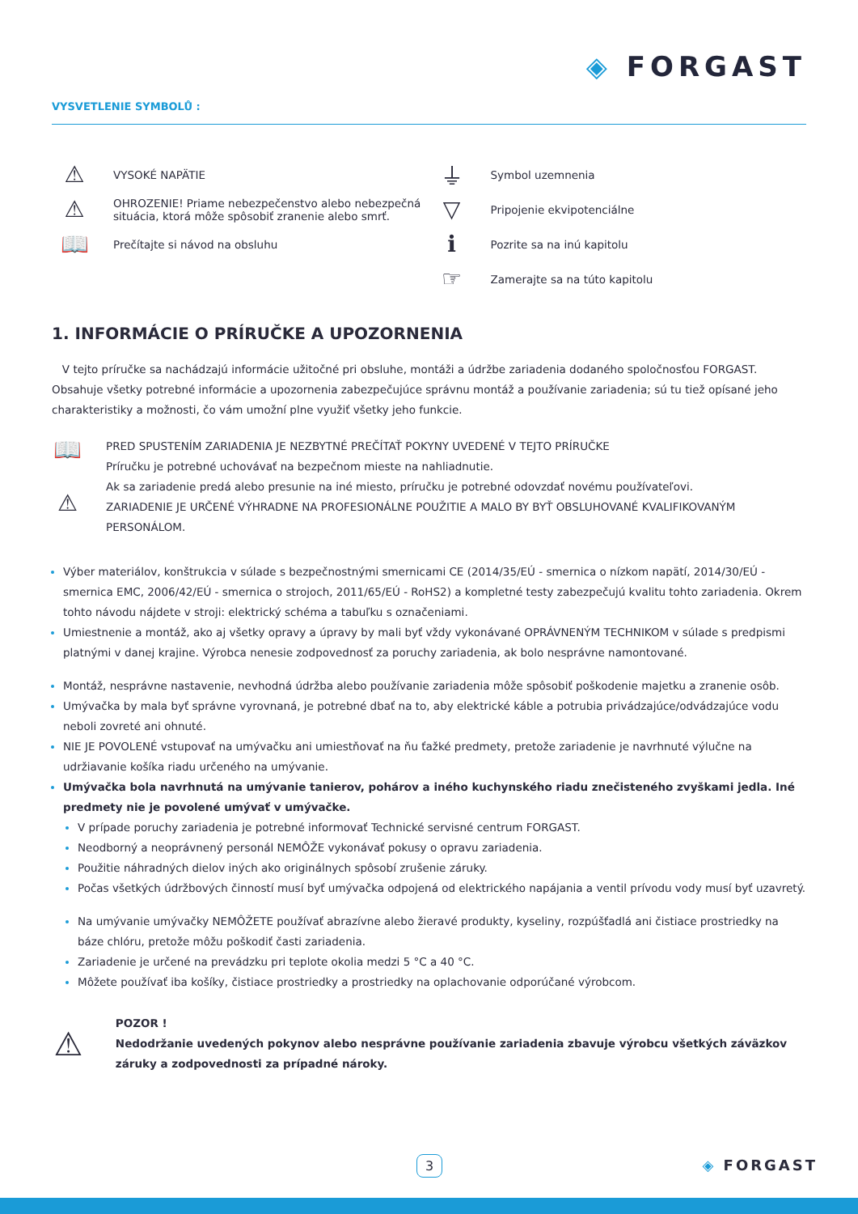◈ FORGAST
VYSVETLENIE SYMBOLŮ :
⚠
VYSOKÉ NAPÄTIE
⚠
OHROZENIE! Priame nebezpečenstvo alebo nebezpečná
situácia, ktorá môže spôsobiť zranenie alebo smrť.
📖
Prečítajte si návod na obsluhu
⏚
Symbol uzemnenia
▽
Pripojenie ekvipotenciálne
ℹ
Pozrite sa na inú kapitolu
☞
Zamerajte sa na túto kapitolu
1. INFORMÁCIE O PRÍRUČKE A UPOZORNENIA
V tejto príručke sa nachádzajú informácie užitočné pri obsluhe, montáži a údržbe zariadenia dodaného spoločnosťou FORGAST. Obsahuje všetky potrebné informácie a upozornenia zabezpečujúce správnu montáž a používanie zariadenia; sú tu tiež opísané jeho charakteristiky a možnosti, čo vám umožní plne využiť všetky jeho funkcie.
📖
⚠
PRED SPUSTENÍM ZARIADENIA JE NEZBYTNÉ PREČÍTAŤ POKYNY UVEDENÉ V TEJTO PRÍRUČKE
Príručku je potrebné uchovávať na bezpečnom mieste na nahliadnutie.
Ak sa zariadenie predá alebo presunie na iné miesto, príručku je potrebné odovzdať novému používateľovi.
ZARIADENIE JE URČENÉ VÝHRADNE NA PROFESIONÁLNE POUŽITIE A MALO BY BYŤ OBSLUHOVANÉ KVALIFIKOVANÝM PERSONÁLOM.
Výber materiálov, konštrukcia v súlade s bezpečnostnými smernicami CE (2014/35/EÚ - smernica o nízkom napätí, 2014/30/EÚ - smernica EMC, 2006/42/EÚ - smernica o strojoch, 2011/65/EÚ - RoHS2) a kompletné testy zabezpečujú kvalitu tohto zariadenia. Okrem tohto návodu nájdete v stroji: elektrický schéma a tabuľku s označeniami.
Umiestnenie a montáž, ako aj všetky opravy a úpravy by mali byť vždy vykonávané OPRÁVNENÝM TECHNIKOM v súlade s predpismi platnými v danej krajine. Výrobca nenesie zodpovednosť za poruchy zariadenia, ak bolo nesprávne namontované.
Montáž, nesprávne nastavenie, nevhodná údržba alebo používanie zariadenia môže spôsobiť poškodenie majetku a zranenie osôb.
Umývačka by mala byť správne vyrovnaná, je potrebné dbať na to, aby elektrické káble a potrubia privádzajúce/odvádzajúce vodu neboli zovreté ani ohnuté.
NIE JE POVOLENÉ vstupovať na umývačku ani umiestňovať na ňu ťažké predmety, pretože zariadenie je navrhnuté výlučne na udržiavanie košíka riadu určeného na umývanie.
Umývačka bola navrhnutá na umývanie tanierov, pohárov a iného kuchynského riadu znečisteného zvyškami jedla. Iné predmety nie je povolené umývať v umývačke.
V prípade poruchy zariadenia je potrebné informovať Technické servisné centrum FORGAST.
Neodborný a neoprávnený personál NEMÔŽE vykonávať pokusy o opravu zariadenia.
Použitie náhradných dielov iných ako originálnych spôsobí zrušenie záruky.
Počas všetkých údržbových činností musí byť umývačka odpojená od elektrického napájania a ventil prívodu vody musí byť uzavretý.
Na umývanie umývačky NEMÔŽETE používať abrazívne alebo žieravé produkty, kyseliny, rozpúšťadlá ani čistiace prostriedky na báze chlóru, pretože môžu poškodiť časti zariadenia.
Zariadenie je určené na prevádzku pri teplote okolia medzi 5 °C a 40 °C.
Môžete používať iba košíky, čistiace prostriedky a prostriedky na oplachovanie odporúčané výrobcom.
⚠
POZOR !
Nedodržanie uvedených pokynov alebo nesprávne používanie zariadenia zbavuje výrobcu všetkých záväzkov záruky a zodpovednosti za prípadné nároky.
3 ◈ FORGAST